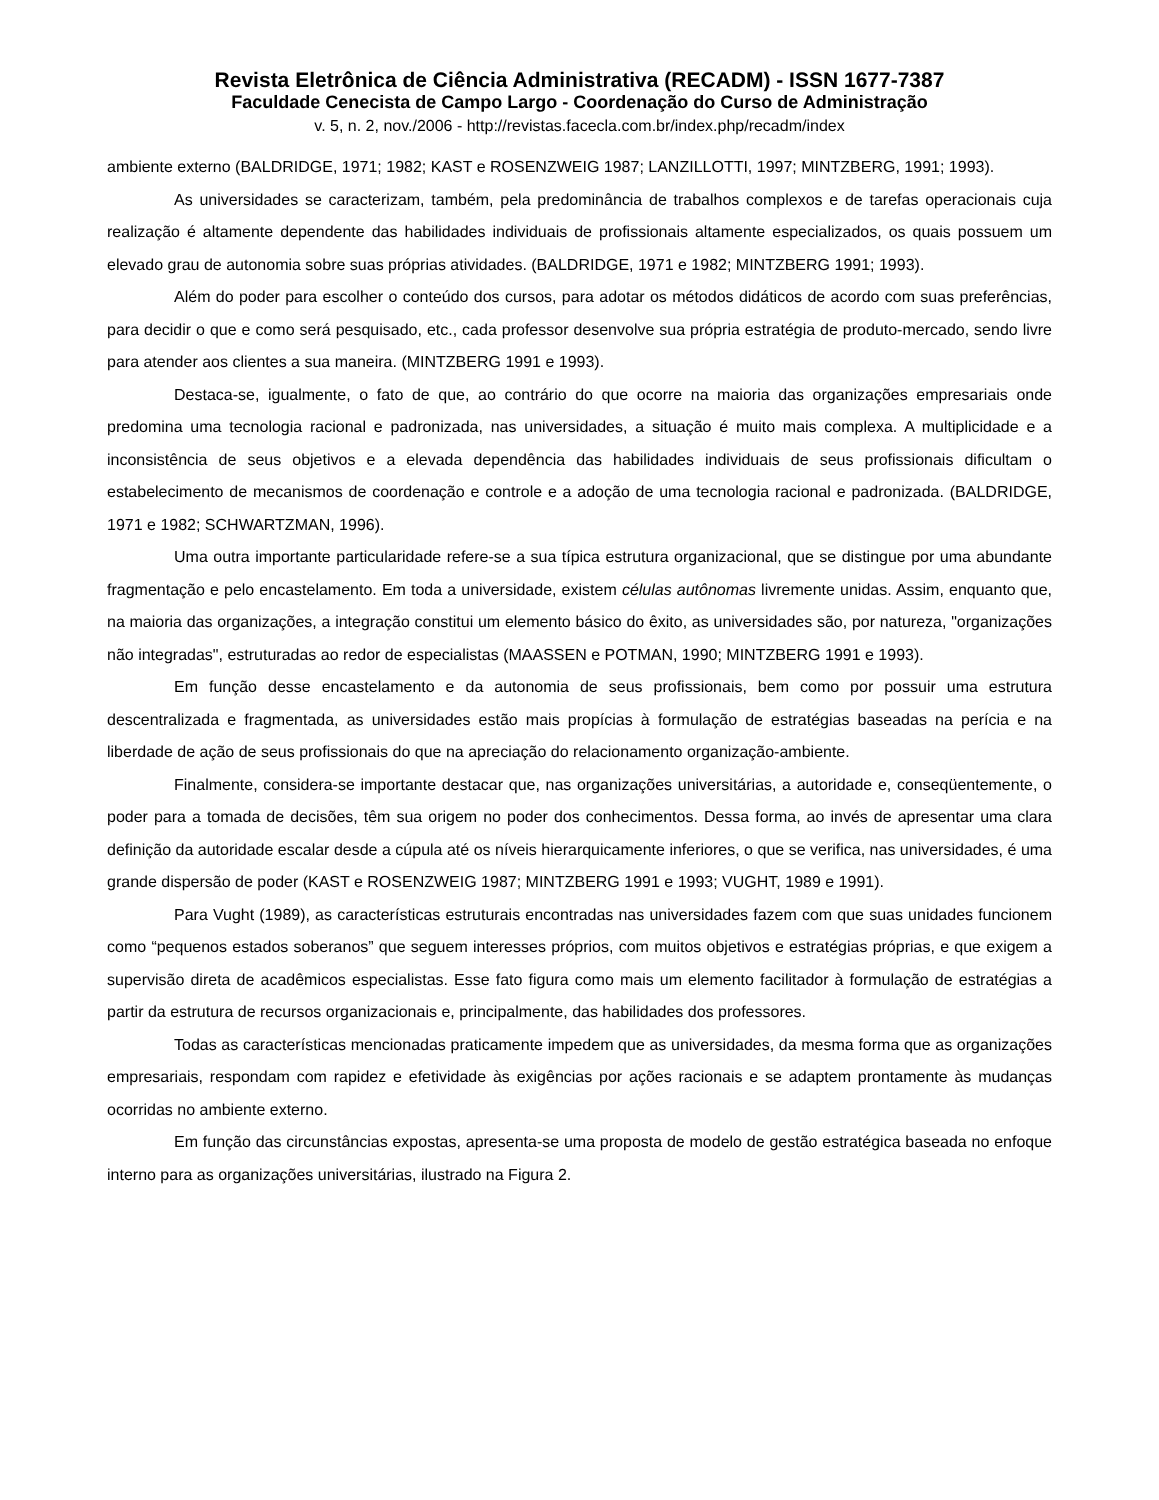Revista Eletrônica de Ciência Administrativa (RECADM) - ISSN 1677-7387
Faculdade Cenecista de Campo Largo - Coordenação do Curso de Administração
v. 5, n. 2, nov./2006 - http://revistas.facecla.com.br/index.php/recadm/index
ambiente externo (BALDRIDGE, 1971; 1982; KAST e ROSENZWEIG 1987; LANZILLOTTI, 1997; MINTZBERG, 1991; 1993).
As universidades se caracterizam, também, pela predominância de trabalhos complexos e de tarefas operacionais cuja realização é altamente dependente das habilidades individuais de profissionais altamente especializados, os quais possuem um elevado grau de autonomia sobre suas próprias atividades. (BALDRIDGE, 1971 e 1982; MINTZBERG 1991; 1993).
Além do poder para escolher o conteúdo dos cursos, para adotar os métodos didáticos de acordo com suas preferências, para decidir o que e como será pesquisado, etc., cada professor desenvolve sua própria estratégia de produto-mercado, sendo livre para atender aos clientes a sua maneira. (MINTZBERG 1991 e 1993).
Destaca-se, igualmente, o fato de que, ao contrário do que ocorre na maioria das organizações empresariais onde predomina uma tecnologia racional e padronizada, nas universidades, a situação é muito mais complexa. A multiplicidade e a inconsistência de seus objetivos e a elevada dependência das habilidades individuais de seus profissionais dificultam o estabelecimento de mecanismos de coordenação e controle e a adoção de uma tecnologia racional e padronizada. (BALDRIDGE, 1971 e 1982; SCHWARTZMAN, 1996).
Uma outra importante particularidade refere-se a sua típica estrutura organizacional, que se distingue por uma abundante fragmentação e pelo encastelamento. Em toda a universidade, existem células autônomas livremente unidas. Assim, enquanto que, na maioria das organizações, a integração constitui um elemento básico do êxito, as universidades são, por natureza, "organizações não integradas", estruturadas ao redor de especialistas (MAASSEN e POTMAN, 1990; MINTZBERG 1991 e 1993).
Em função desse encastelamento e da autonomia de seus profissionais, bem como por possuir uma estrutura descentralizada e fragmentada, as universidades estão mais propícias à formulação de estratégias baseadas na perícia e na liberdade de ação de seus profissionais do que na apreciação do relacionamento organização-ambiente.
Finalmente, considera-se importante destacar que, nas organizações universitárias, a autoridade e, conseqüentemente, o poder para a tomada de decisões, têm sua origem no poder dos conhecimentos. Dessa forma, ao invés de apresentar uma clara definição da autoridade escalar desde a cúpula até os níveis hierarquicamente inferiores, o que se verifica, nas universidades, é uma grande dispersão de poder (KAST e ROSENZWEIG 1987; MINTZBERG 1991 e 1993; VUGHT, 1989 e 1991).
Para Vught (1989), as características estruturais encontradas nas universidades fazem com que suas unidades funcionem como “pequenos estados soberanos” que seguem interesses próprios, com muitos objetivos e estratégias próprias, e que exigem a supervisão direta de acadêmicos especialistas. Esse fato figura como mais um elemento facilitador à formulação de estratégias a partir da estrutura de recursos organizacionais e, principalmente, das habilidades dos professores.
Todas as características mencionadas praticamente impedem que as universidades, da mesma forma que as organizações empresariais, respondam com rapidez e efetividade às exigências por ações racionais e se adaptem prontamente às mudanças ocorridas no ambiente externo.
Em função das circunstâncias expostas, apresenta-se uma proposta de modelo de gestão estratégica baseada no enfoque interno para as organizações universitárias, ilustrado na Figura 2.